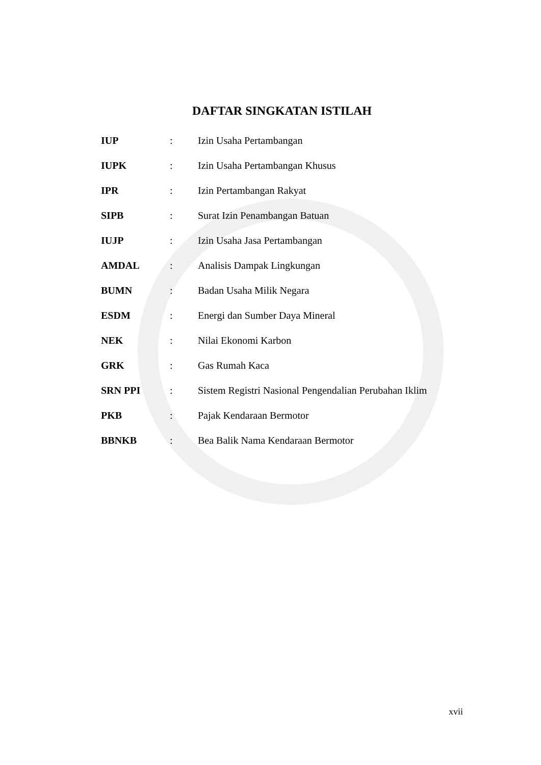DAFTAR SINGKATAN ISTILAH
| IUP | : | Izin Usaha Pertambangan |
| IUPK | : | Izin Usaha Pertambangan Khusus |
| IPR | : | Izin Pertambangan Rakyat |
| SIPB | : | Surat Izin Penambangan Batuan |
| IUJP | : | Izin Usaha Jasa Pertambangan |
| AMDAL | : | Analisis Dampak Lingkungan |
| BUMN | : | Badan Usaha Milik Negara |
| ESDM | : | Energi dan Sumber Daya Mineral |
| NEK | : | Nilai Ekonomi Karbon |
| GRK | : | Gas Rumah Kaca |
| SRN PPI | : | Sistem Registri Nasional Pengendalian Perubahan Iklim |
| PKB | : | Pajak Kendaraan Bermotor |
| BBNKB | : | Bea Balik Nama Kendaraan Bermotor |
xvii